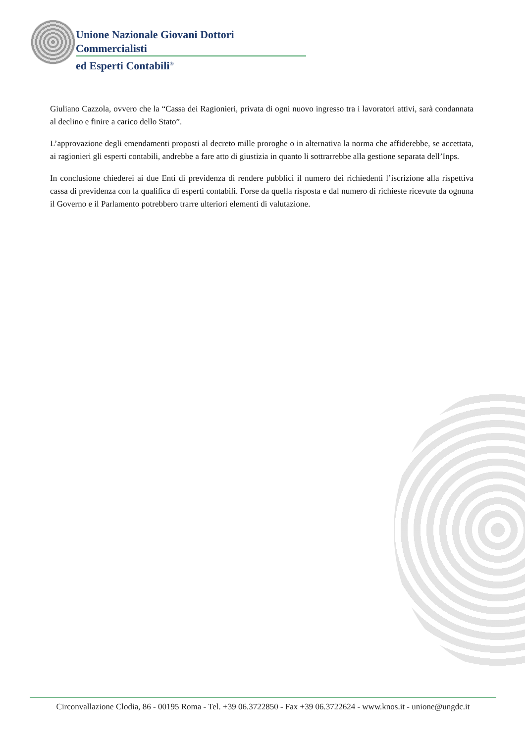Unione Nazionale Giovani Dottori Commercialisti
ed Esperti Contabili<sup>®</sup>
Giuliano Cazzola, ovvero che la “Cassa dei Ragionieri, privata di ogni nuovo ingresso tra i lavoratori attivi, sarà condannata al declino e finire a carico dello Stato”.
L’approvazione degli emendamenti proposti al decreto mille proroghe o in alternativa la norma che affiderebbe, se accettata, ai ragionieri gli esperti contabili, andrebbe a fare atto di giustizia in quanto li sottrarrebbe alla gestione separata dell’Inps.
In conclusione chiederei ai due Enti di previdenza di rendere pubblici il numero dei richiedenti l’iscrizione alla rispettiva cassa di previdenza con la qualifica di esperti contabili. Forse da quella risposta e dal numero di richieste ricevute da ognuna il Governo e il Parlamento potrebbero trarre ulteriori elementi di valutazione.
Circonvallazione Clodia, 86 - 00195 Roma - Tel. +39 06.3722850 - Fax +39 06.3722624 - www.knos.it - unione@ungdc.it